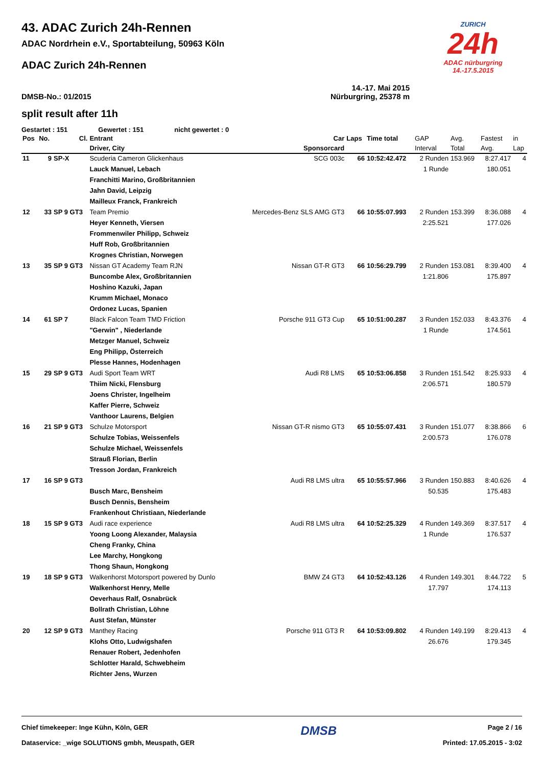ZURICH
24h
ADAC nürburgring
14.-17.5.2015
43. ADAC Zurich 24h-Rennen
ADAC Nordrhein e.V., Sportabteilung, 50963 Köln
ADAC Zurich 24h-Rennen
14.-17. Mai 2015
DMSB-No.: 01/2015 Nürburgring, 25378 m
split result after 11h
Gestartet : 151 Gewertet : 151 nicht gewertet : 0
| Pos | No. | Cl. | Entrant | Car | Laps | Time total | GAP | Avg. | Fastest | in |
| --- | --- | --- | --- | --- | --- | --- | --- | --- | --- | --- |
| | | | Driver, City | Sponsorcard | | | Interval | Total | Avg. | Lap |
| 11 | 9 | SP-X | Scuderia Cameron Glickenhaus | SCG 003c | 66 | 10:52:42.472 | 2 Runden | 153.969 | 8:27.417 | 4 |
| | | | Lauck Manuel, Lebach | | | | 1 Runde | | 180.051 | |
| | | | Franchitti Marino, Großbritannien | | | | | | | |
| | | | Jahn David, Leipzig | | | | | | | |
| | | | Mailleux Franck, Frankreich | | | | | | | |
| 12 | 33 | SP 9 GT3 | Team Premio | Mercedes-Benz SLS AMG GT3 | 66 | 10:55:07.993 | 2 Runden | 153.399 | 8:36.088 | 4 |
| | | | Heyer Kenneth, Viersen | | | | 2:25.521 | | 177.026 | |
| | | | Frommenwiler Philipp, Schweiz | | | | | | | |
| | | | Huff Rob, Großbritannien | | | | | | | |
| | | | Krognes Christian, Norwegen | | | | | | | |
| 13 | 35 | SP 9 GT3 | Nissan GT Academy Team RJN | Nissan GT-R GT3 | 66 | 10:56:29.799 | 2 Runden | 153.081 | 8:39.400 | 4 |
| | | | Buncombe Alex, Großbritannien | | | | 1:21.806 | | 175.897 | |
| | | | Hoshino Kazuki, Japan | | | | | | | |
| | | | Krumm Michael, Monaco | | | | | | | |
| | | | Ordonez Lucas, Spanien | | | | | | | |
| 14 | 61 | SP 7 | Black Falcon Team TMD Friction | Porsche 911 GT3 Cup | 65 | 10:51:00.287 | 3 Runden | 152.033 | 8:43.376 | 4 |
| | | | "Gerwin" , Niederlande | | | | 1 Runde | | 174.561 | |
| | | | Metzger Manuel, Schweiz | | | | | | | |
| | | | Eng Philipp, Österreich | | | | | | | |
| | | | Plesse Hannes, Hodenhagen | | | | | | | |
| 15 | 29 | SP 9 GT3 | Audi Sport Team WRT | Audi R8 LMS | 65 | 10:53:06.858 | 3 Runden | 151.542 | 8:25.933 | 4 |
| | | | Thiim Nicki, Flensburg | | | | 2:06.571 | | 180.579 | |
| | | | Joens Christer, Ingelheim | | | | | | | |
| | | | Kaffer Pierre, Schweiz | | | | | | | |
| | | | Vanthoor Laurens, Belgien | | | | | | | |
| 16 | 21 | SP 9 GT3 | Schulze Motorsport | Nissan GT-R nismo GT3 | 65 | 10:55:07.431 | 3 Runden | 151.077 | 8:38.866 | 6 |
| | | | Schulze Tobias, Weissenfels | | | | 2:00.573 | | 176.078 | |
| | | | Schulze Michael, Weissenfels | | | | | | | |
| | | | Strauß Florian, Berlin | | | | | | | |
| | | | Tresson Jordan, Frankreich | | | | | | | |
| 17 | 16 | SP 9 GT3 | | Audi R8 LMS ultra | 65 | 10:55:57.966 | 3 Runden | 150.883 | 8:40.626 | 4 |
| | | | Busch Marc, Bensheim | | | | 50.535 | | 175.483 | |
| | | | Busch Dennis, Bensheim | | | | | | | |
| | | | Frankenhout Christiaan, Niederlande | | | | | | | |
| 18 | 15 | SP 9 GT3 | Audi race experience | Audi R8 LMS ultra | 64 | 10:52:25.329 | 4 Runden | 149.369 | 8:37.517 | 4 |
| | | | Yoong Loong Alexander, Malaysia | | | | 1 Runde | | 176.537 | |
| | | | Cheng Franky, China | | | | | | | |
| | | | Lee Marchy, Hongkong | | | | | | | |
| | | | Thong Shaun, Hongkong | | | | | | | |
| 19 | 18 | SP 9 GT3 | Walkenhorst Motorsport powered by Dunlo | BMW Z4 GT3 | 64 | 10:52:43.126 | 4 Runden | 149.301 | 8:44.722 | 5 |
| | | | Walkenhorst Henry, Melle | | | | 17.797 | | 174.113 | |
| | | | Oeverhaus Ralf, Osnabrück | | | | | | | |
| | | | Bollrath Christian, Löhne | | | | | | | |
| | | | Aust Stefan, Münster | | | | | | | |
| 20 | 12 | SP 9 GT3 | Manthey Racing | Porsche 911 GT3 R | 64 | 10:53:09.802 | 4 Runden | 149.199 | 8:29.413 | 4 |
| | | | Klohs Otto, Ludwigshafen | | | | 26.676 | | 179.345 | |
| | | | Renauer Robert, Jedenhofen | | | | | | | |
| | | | Schlotter Harald, Schwebheim | | | | | | | |
| | | | Richter Jens, Wurzen | | | | | | | |
Chief timekeeper: Inge Kühn, Köln, GER
Dataservice: _wige SOLUTIONS gmbh, Meuspath, GER
DMSB
Page 2 / 16
Printed: 17.05.2015 - 3:02